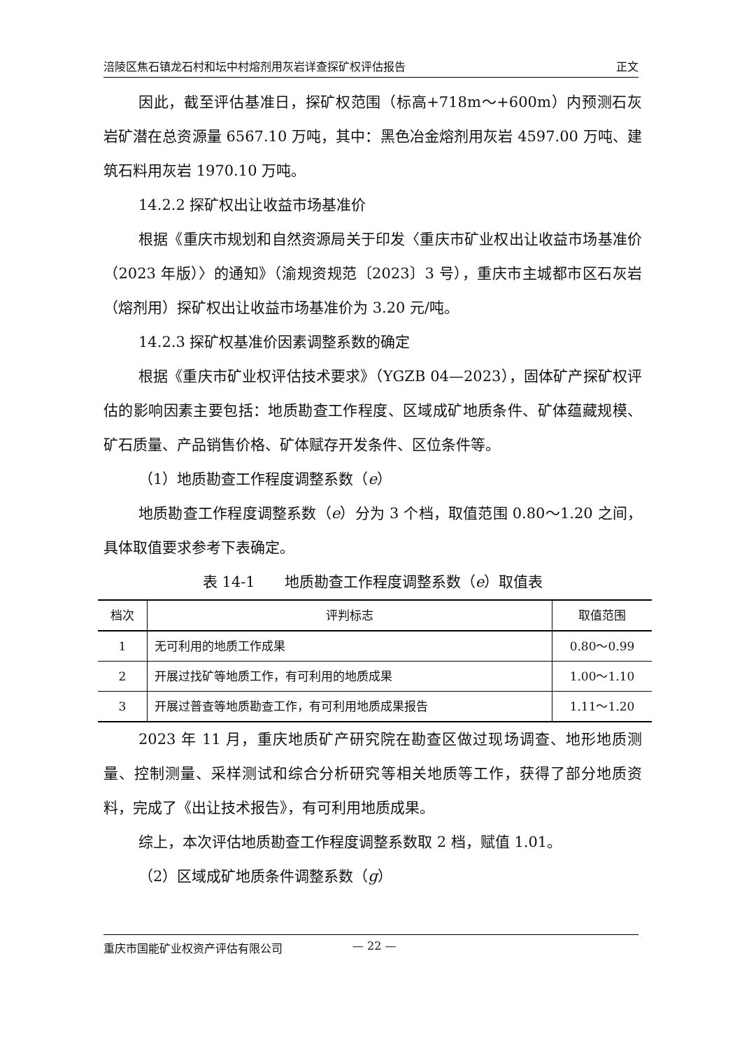涪陵区焦石镇龙石村和坛中村熔剂用灰岩详查探矿权评估报告 正文
因此，截至评估基准日，探矿权范围（标高+718m～+600m）内预测石灰岩矿潜在总资源量 6567.10 万吨，其中：黑色冶金熔剂用灰岩 4597.00 万吨、建筑石料用灰岩 1970.10 万吨。
14.2.2 探矿权出让收益市场基准价
根据《重庆市规划和自然资源局关于印发〈重庆市矿业权出让收益市场基准价（2023 年版）〉的通知》（渝规资规范〔2023〕3 号），重庆市主城都市区石灰岩（熔剂用）探矿权出让收益市场基准价为 3.20 元/吨。
14.2.3 探矿权基准价因素调整系数的确定
根据《重庆市矿业权评估技术要求》（YGZB 04—2023），固体矿产探矿权评估的影响因素主要包括：地质勘查工作程度、区域成矿地质条件、矿体蕴藏规模、矿石质量、产品销售价格、矿体赋存开发条件、区位条件等。
（1）地质勘查工作程度调整系数（e）
地质勘查工作程度调整系数（e）分为 3 个档，取值范围 0.80～1.20 之间，具体取值要求参考下表确定。
表 14-1　　地质勘查工作程度调整系数（e）取值表
| 档次 | 评判标志 | 取值范围 |
| --- | --- | --- |
| 1 | 无可利用的地质工作成果 | 0.80～0.99 |
| 2 | 开展过找矿等地质工作，有可利用的地质成果 | 1.00～1.10 |
| 3 | 开展过普查等地质勘查工作，有可利用地质成果报告 | 1.11～1.20 |
2023 年 11 月，重庆地质矿产研究院在勘查区做过现场调查、地形地质测量、控制测量、采样测试和综合分析研究等相关地质等工作，获得了部分地质资料，完成了《出让技术报告》，有可利用地质成果。
综上，本次评估地质勘查工作程度调整系数取 2 档，赋值 1.01。
（2）区域成矿地质条件调整系数（g）
重庆市国能矿业权资产评估有限公司 — 22 —